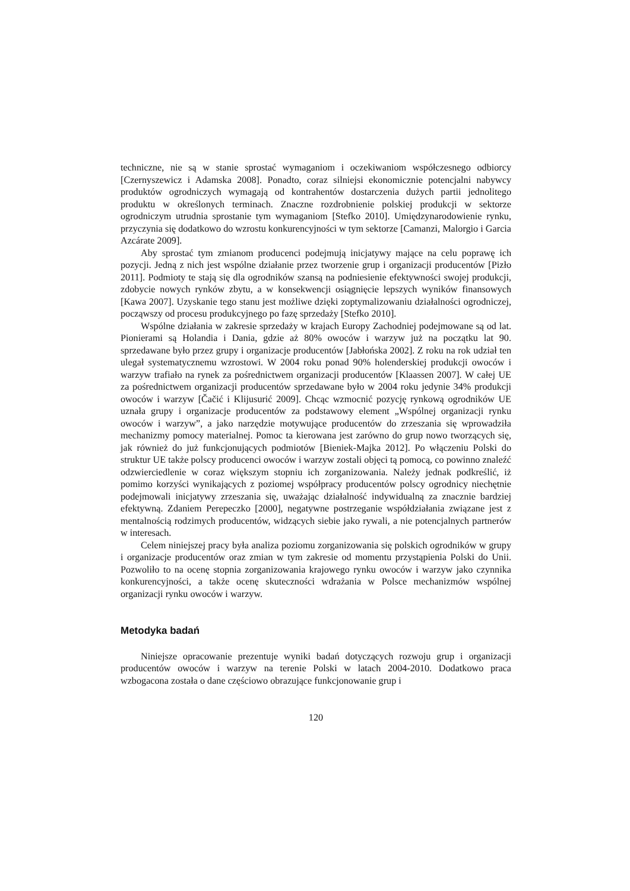techniczne, nie są w stanie sprostać wymaganiom i oczekiwaniom współczesnego odbiorcy [Czernyszewicz i Adamska 2008]. Ponadto, coraz silniejsi ekonomicznie potencjalni nabywcy produktów ogrodniczych wymagają od kontrahentów dostarczenia dużych partii jednolitego produktu w określonych terminach. Znaczne rozdrobnienie polskiej produkcji w sektorze ogrodniczym utrudnia sprostanie tym wymaganiom [Stefko 2010]. Umiędzynarodowienie rynku, przyczynia się dodatkowo do wzrostu konkurencyjności w tym sektorze [Camanzi, Malorgio i Garcia Azcárate 2009].
Aby sprostać tym zmianom producenci podejmują inicjatywy mające na celu poprawę ich pozycji. Jedną z nich jest wspólne działanie przez tworzenie grup i organizacji producentów [Pizło 2011]. Podmioty te stają się dla ogrodników szansą na podniesienie efektywności swojej produkcji, zdobycie nowych rynków zbytu, a w konsekwencji osiągnięcie lepszych wyników finansowych [Kawa 2007]. Uzyskanie tego stanu jest możliwe dzięki zoptymalizowaniu działalności ogrodniczej, począwszy od procesu produkcyjnego po fazę sprzedaży [Stefko 2010].
Wspólne działania w zakresie sprzedaży w krajach Europy Zachodniej podejmowane są od lat. Pionierami są Holandia i Dania, gdzie aż 80% owoców i warzyw już na początku lat 90. sprzedawane było przez grupy i organizacje producentów [Jabłońska 2002]. Z roku na rok udział ten ulegał systematycznemu wzrostowi. W 2004 roku ponad 90% holenderskiej produkcji owoców i warzyw trafiało na rynek za pośrednictwem organizacji producentów [Klaassen 2007]. W całej UE za pośrednictwem organizacji producentów sprzedawane było w 2004 roku jedynie 34% produkcji owoców i warzyw [Čačić i Klijusurić 2009]. Chcąc wzmocnić pozycję rynkową ogrodników UE uznała grupy i organizacje producentów za podstawowy element „Wspólnej organizacji rynku owoców i warzyw”, a jako narzędzie motywujące producentów do zrzeszania się wprowadziła mechanizmy pomocy materialnej. Pomoc ta kierowana jest zarówno do grup nowo tworzących się, jak również do już funkcjonujących podmiotów [Bieniek-Majka 2012]. Po włączeniu Polski do struktur UE także polscy producenci owoców i warzyw zostali objęci tą pomocą, co powinno znaleźć odzwierciedlenie w coraz większym stopniu ich zorganizowania. Należy jednak podkreślić, iż pomimo korzyści wynikających z poziomej współpracy producentów polscy ogrodnicy niechętnie podejmowali inicjatywy zrzeszania się, uważając działalność indywidualną za znacznie bardziej efektywną. Zdaniem Perepeczko [2000], negatywne postrzeganie współdziałania związane jest z mentalnością rodzimych producentów, widzących siebie jako rywali, a nie potencjalnych partnerów w interesach.
Celem niniejszej pracy była analiza poziomu zorganizowania się polskich ogrodników w grupy i organizacje producentów oraz zmian w tym zakresie od momentu przystąpienia Polski do Unii. Pozwoliło to na ocenę stopnia zorganizowania krajowego rynku owoców i warzyw jako czynnika konkurencyjności, a także ocenę skuteczności wdrażania w Polsce mechanizmów wspólnej organizacji rynku owoców i warzyw.
Metodyka badań
Niniejsze opracowanie prezentuje wyniki badań dotyczących rozwoju grup i organizacji producentów owoców i warzyw na terenie Polski w latach 2004-2010. Dodatkowo praca wzbogacona została o dane częściowo obrazujące funkcjonowanie grup i
120